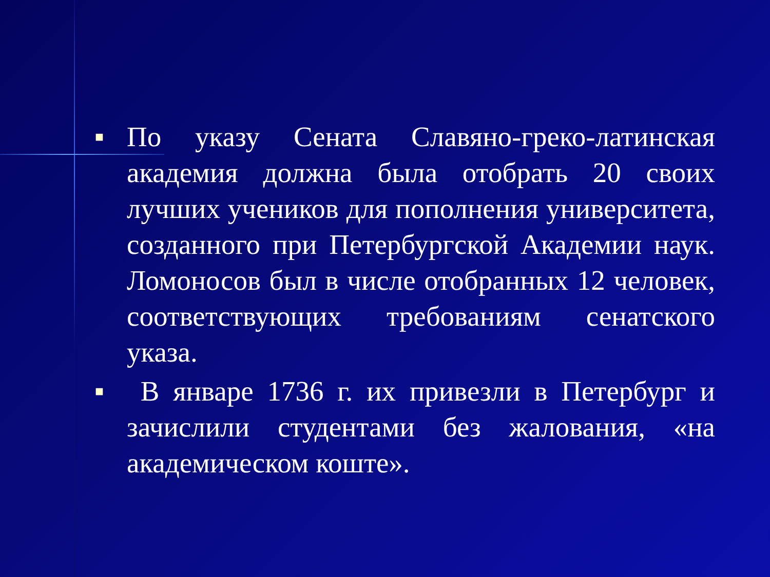■ По указу Сената Славяно-греко-латинская академия должна была отобрать 20 своих лучших учеников для пополнения университета, созданного при Петербургской Академии наук. Ломоносов был в числе отобранных 12 человек, соответствующих требованиям сенатского указа.
■ В январе 1736 г. их привезли в Петербург и зачислили студентами без жалования, «на академическом коште».